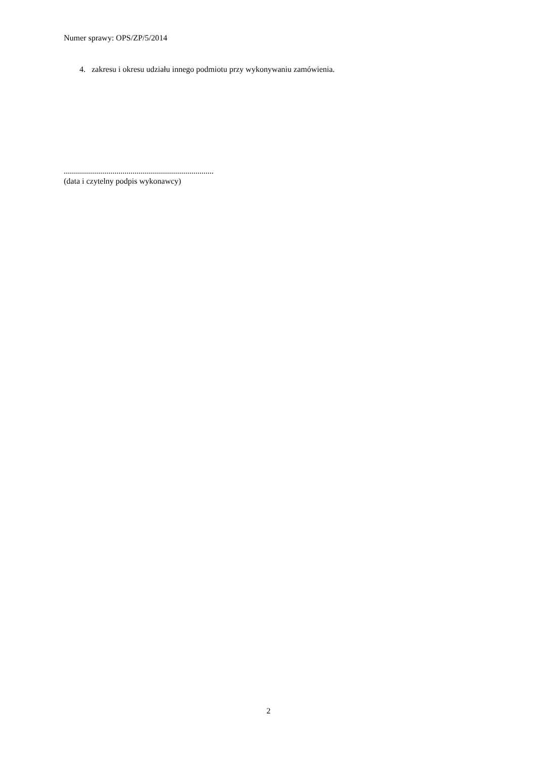Numer sprawy: OPS/ZP/5/2014
4. zakresu i okresu udziału innego podmiotu przy wykonywaniu zamówienia.
..........................................................................
(data i czytelny podpis wykonawcy)
2